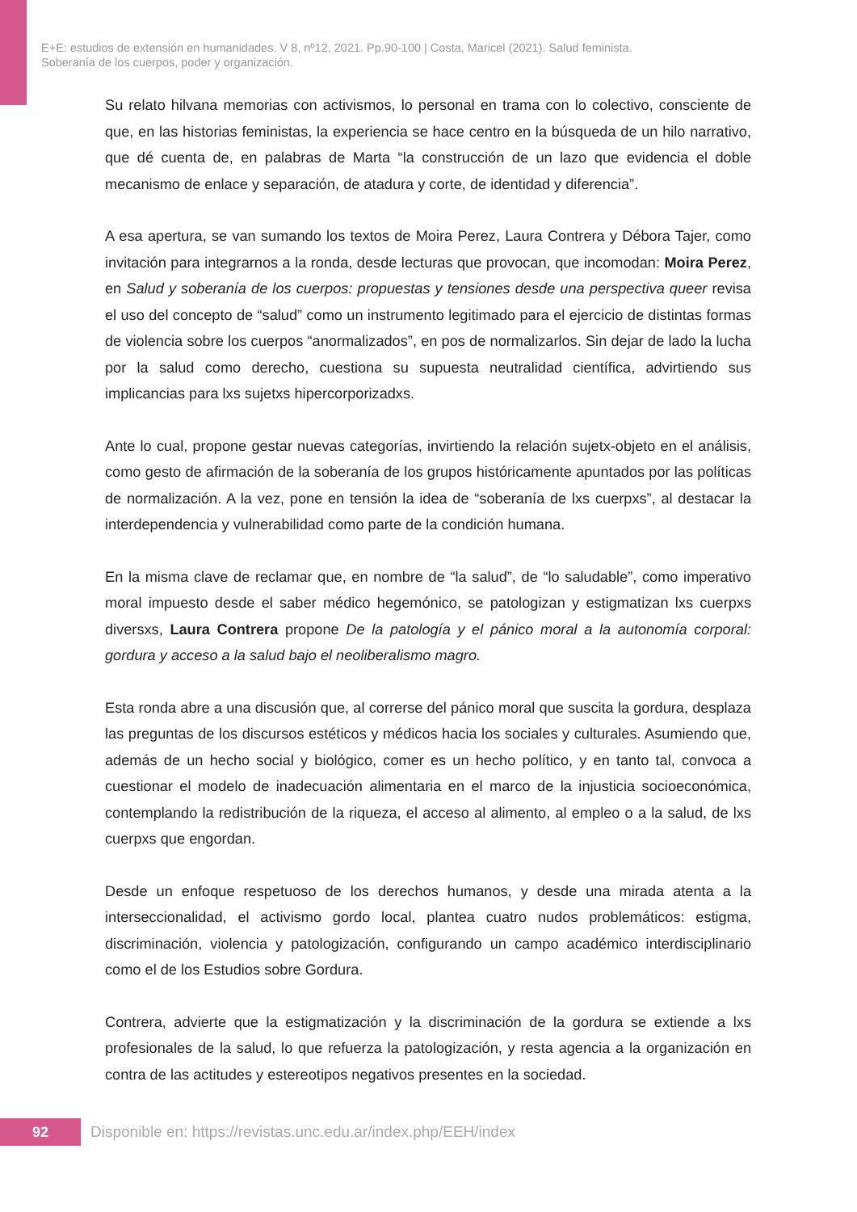E+E: estudios de extensión en humanidades. V 8, nº12, 2021. Pp.90-100 | Costa, Maricel (2021). Salud feminista.
Soberanía de los cuerpos, poder y organización.
Su relato hilvana memorias con activismos, lo personal en trama con lo colectivo, consciente de que, en las historias feministas, la experiencia se hace centro en la búsqueda de un hilo narrativo, que dé cuenta de, en palabras de Marta “la construcción de un lazo que evidencia el doble mecanismo de enlace y separación, de atadura y corte, de identidad y diferencia”.
A esa apertura, se van sumando los textos de Moira Perez, Laura Contrera y Débora Tajer, como invitación para integrarnos a la ronda, desde lecturas que provocan, que incomodan: Moira Perez, en Salud y soberanía de los cuerpos: propuestas y tensiones desde una perspectiva queer revisa el uso del concepto de “salud” como un instrumento legitimado para el ejercicio de distintas formas de violencia sobre los cuerpos “anormalizados”, en pos de normalizarlos. Sin dejar de lado la lucha por la salud como derecho, cuestiona su supuesta neutralidad científica, advirtiendo sus implicancias para lxs sujetxs hipercorporizadxs.
Ante lo cual, propone gestar nuevas categorías, invirtiendo la relación sujetx-objeto en el análisis, como gesto de afirmación de la soberanía de los grupos históricamente apuntados por las políticas de normalización. A la vez, pone en tensión la idea de “soberanía de lxs cuerpxs”, al destacar la interdependencia y vulnerabilidad como parte de la condición humana.
En la misma clave de reclamar que, en nombre de “la salud”, de “lo saludable”, como imperativo moral impuesto desde el saber médico hegemónico, se patologizan y estigmatizan lxs cuerpxs diversxs, Laura Contrera propone De la patología y el pánico moral a la autonomía corporal: gordura y acceso a la salud bajo el neoliberalismo magro.
Esta ronda abre a una discusión que, al correrse del pánico moral que suscita la gordura, desplaza las preguntas de los discursos estéticos y médicos hacia los sociales y culturales. Asumiendo que, además de un hecho social y biológico, comer es un hecho político, y en tanto tal, convoca a cuestionar el modelo de inadecuación alimentaria en el marco de la injusticia socioeconómica, contemplando la redistribución de la riqueza, el acceso al alimento, al empleo o a la salud, de lxs cuerpxs que engordan.
Desde un enfoque respetuoso de los derechos humanos, y desde una mirada atenta a la interseccionalidad, el activismo gordo local, plantea cuatro nudos problemáticos: estigma, discriminación, violencia y patologización, configurando un campo académico interdisciplinario como el de los Estudios sobre Gordura.
Contrera, advierte que la estigmatización y la discriminación de la gordura se extiende a lxs profesionales de la salud, lo que refuerza la patologización, y resta agencia a la organización en contra de las actitudes y estereotipos negativos presentes en la sociedad.
92
Disponible en: https://revistas.unc.edu.ar/index.php/EEH/index